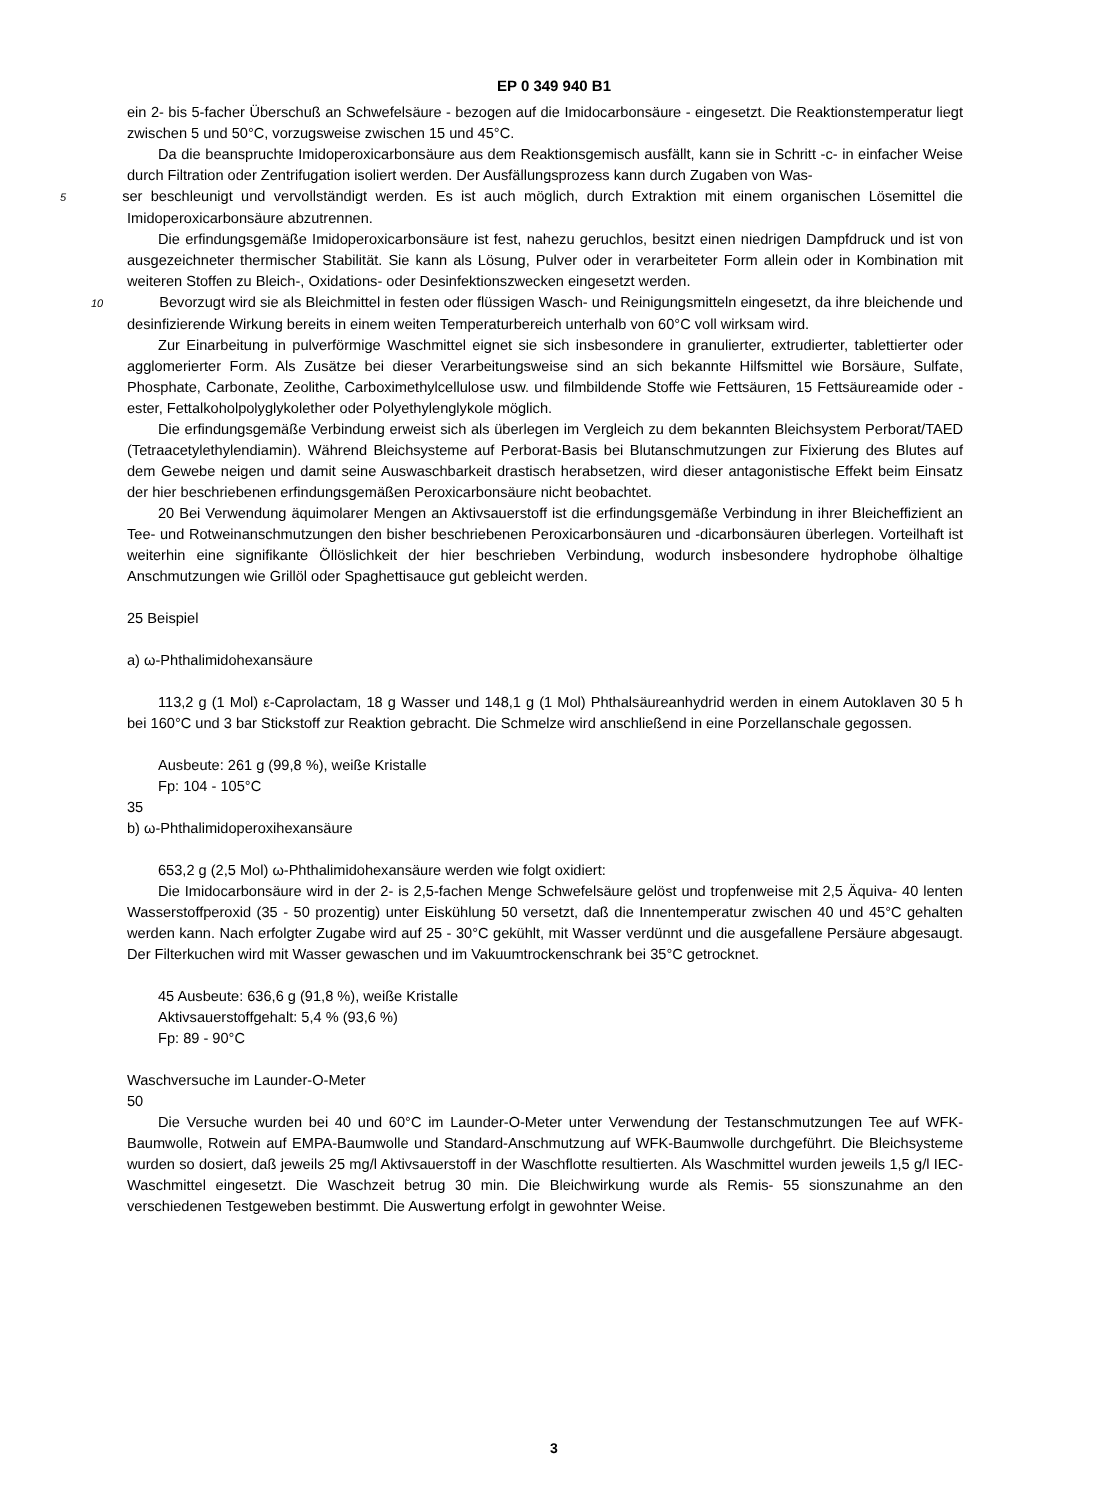EP 0 349 940 B1
ein 2- bis 5-facher Überschuß an Schwefelsäure - bezogen auf die Imidocarbonsäure - eingesetzt. Die Reaktionstemperatur liegt zwischen 5 und 50°C, vorzugsweise zwischen 15 und 45°C.
Da die beanspruchte Imidoperoxicarbonsäure aus dem Reaktionsgemisch ausfällt, kann sie in Schritt -c- in einfacher Weise durch Filtration oder Zentrifugation isoliert werden. Der Ausfällungsprozess kann durch Zugaben von Was-
5 ser beschleunigt und vervollständigt werden. Es ist auch möglich, durch Extraktion mit einem organischen Lösemittel die Imidoperoxicarbonsäure abzutrennen.
Die erfindungsgemäße Imidoperoxicarbonsäure ist fest, nahezu geruchlos, besitzt einen niedrigen Dampfdruck und ist von ausgezeichneter thermischer Stabilität. Sie kann als Lösung, Pulver oder in verarbeiteter Form allein oder in Kombination mit weiteren Stoffen zu Bleich-, Oxidations- oder Desinfektionszwecken eingesetzt werden.
10 Bevorzugt wird sie als Bleichmittel in festen oder flüssigen Wasch- und Reinigungsmitteln eingesetzt, da ihre bleichende und desinfizierende Wirkung bereits in einem weiten Temperaturbereich unterhalb von 60°C voll wirksam wird.
Zur Einarbeitung in pulverförmige Waschmittel eignet sie sich insbesondere in granulierter, extrudierter, tablettierter oder agglomerierter Form. Als Zusätze bei dieser Verarbeitungsweise sind an sich bekannte Hilfsmittel wie Borsäure, Sulfate, Phosphate, Carbonate, Zeolithe, Carboximethylcellulose usw. und filmbildende Stoffe wie Fettsäuren, 15 Fettsäureamide oder -ester, Fettalkoholpolyglykolether oder Polyethylenglykole möglich.
Die erfindungsgemäße Verbindung erweist sich als überlegen im Vergleich zu dem bekannten Bleichsystem Perborat/TAED (Tetraacetylethylendiamin). Während Bleichsysteme auf Perborat-Basis bei Blutanschmutzungen zur Fixierung des Blutes auf dem Gewebe neigen und damit seine Auswaschbarkeit drastisch herabsetzen, wird dieser antagonistische Effekt beim Einsatz der hier beschriebenen erfindungsgemäßen Peroxicarbonsäure nicht beobachtet.
20 Bei Verwendung äquimolarer Mengen an Aktivsauerstoff ist die erfindungsgemäße Verbindung in ihrer Bleicheffizient an Tee- und Rotweinanschmutzungen den bisher beschriebenen Peroxicarbonsäuren und -dicarbonsäuren überlegen. Vorteilhaft ist weiterhin eine signifikante Öllöslichkeit der hier beschrieben Verbindung, wodurch insbesondere hydrophobe ölhaltige Anschmutzungen wie Grillöl oder Spaghettisauce gut gebleicht werden.
25 Beispiel
a) ω-Phthalimidohexansäure
113,2 g (1 Mol) ε-Caprolactam, 18 g Wasser und 148,1 g (1 Mol) Phthalsäureanhydrid werden in einem Autoklaven 30 5 h bei 160°C und 3 bar Stickstoff zur Reaktion gebracht. Die Schmelze wird anschließend in eine Porzellanschale gegossen.
Ausbeute: 261 g (99,8 %), weiße Kristalle
Fp: 104 - 105°C
35
b) ω-Phthalimidoperoxihexansäure
653,2 g (2,5 Mol) ω-Phthalimidohexansäure werden wie folgt oxidiert:
Die Imidocarbonsäure wird in der 2- is 2,5-fachen Menge Schwefelsäure gelöst und tropfenweise mit 2,5 Äquiva- 40 lenten Wasserstoffperoxid (35 - 50 prozentig) unter Eiskühlung 50 versetzt, daß die Innentemperatur zwischen 40 und 45°C gehalten werden kann. Nach erfolgter Zugabe wird auf 25 - 30°C gekühlt, mit Wasser verdünnt und die ausgefallene Persäure abgesaugt. Der Filterkuchen wird mit Wasser gewaschen und im Vakuumtrockenschrank bei 35°C getrocknet.
45 Ausbeute: 636,6 g (91,8 %), weiße Kristalle
Aktivsauerstoffgehalt: 5,4 % (93,6 %)
Fp: 89 - 90°C
Waschversuche im Launder-O-Meter
50
Die Versuche wurden bei 40 und 60°C im Launder-O-Meter unter Verwendung der Testanschmutzungen Tee auf WFK-Baumwolle, Rotwein auf EMPA-Baumwolle und Standard-Anschmutzung auf WFK-Baumwolle durchgeführt. Die Bleichsysteme wurden so dosiert, daß jeweils 25 mg/l Aktivsauerstoff in der Waschflotte resultierten. Als Waschmittel wurden jeweils 1,5 g/l IEC-Waschmittel eingesetzt. Die Waschzeit betrug 30 min. Die Bleichwirkung wurde als Remis- 55 sionszunahme an den verschiedenen Testgeweben bestimmt. Die Auswertung erfolgt in gewohnter Weise.
3